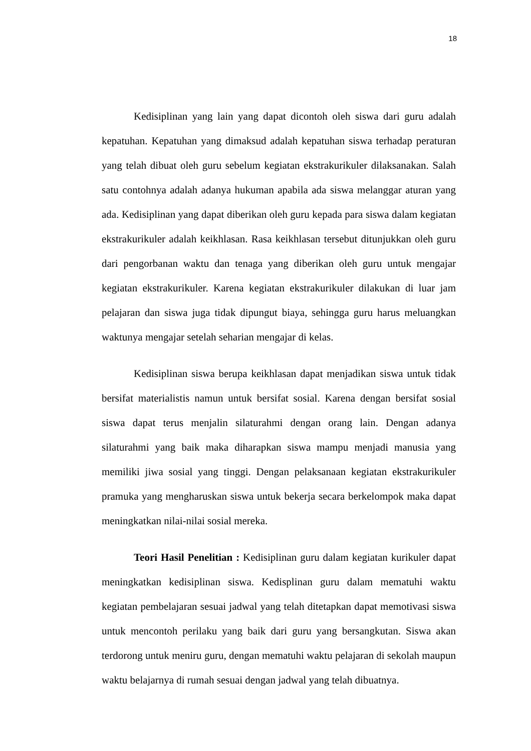18
Kedisiplinan yang lain yang dapat dicontoh oleh siswa dari guru adalah kepatuhan. Kepatuhan yang dimaksud adalah kepatuhan siswa terhadap peraturan yang telah dibuat oleh guru sebelum kegiatan ekstrakurikuler dilaksanakan. Salah satu contohnya adalah adanya hukuman apabila ada siswa melanggar aturan yang ada. Kedisiplinan yang dapat diberikan oleh guru kepada para siswa dalam kegiatan ekstrakurikuler adalah keikhlasan. Rasa keikhlasan tersebut ditunjukkan oleh guru dari pengorbanan waktu dan tenaga yang diberikan oleh guru untuk mengajar kegiatan ekstrakurikuler. Karena kegiatan ekstrakurikuler dilakukan di luar jam pelajaran dan siswa juga tidak dipungut biaya, sehingga guru harus meluangkan waktunya mengajar setelah seharian mengajar di kelas.
Kedisiplinan siswa berupa keikhlasan dapat menjadikan siswa untuk tidak bersifat materialistis namun untuk bersifat sosial. Karena dengan bersifat sosial siswa dapat terus menjalin silaturahmi dengan orang lain. Dengan adanya silaturahmi yang baik maka diharapkan siswa mampu menjadi manusia yang memiliki jiwa sosial yang tinggi. Dengan pelaksanaan kegiatan ekstrakurikuler pramuka yang mengharuskan siswa untuk bekerja secara berkelompok maka dapat meningkatkan nilai-nilai sosial mereka.
Teori Hasil Penelitian : Kedisiplinan guru dalam kegiatan kurikuler dapat meningkatkan kedisiplinan siswa. Kedisplinan guru dalam mematuhi waktu kegiatan pembelajaran sesuai jadwal yang telah ditetapkan dapat memotivasi siswa untuk mencontoh perilaku yang baik dari guru yang bersangkutan. Siswa akan terdorong untuk meniru guru, dengan mematuhi waktu pelajaran di sekolah maupun waktu belajarnya di rumah sesuai dengan jadwal yang telah dibuatnya.